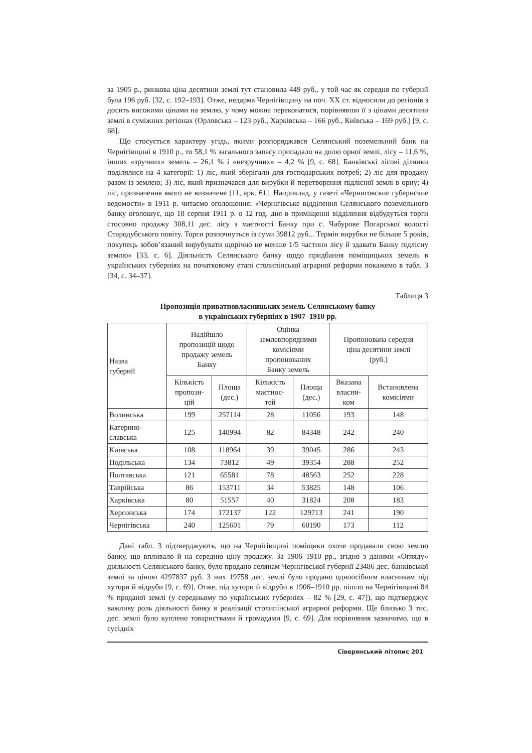за 1905 р., ринкова ціна десятини землі тут становила 449 руб., у той час як середня по губернії була 196 руб. [32, с. 192–193]. Отже, недарма Чернігівщину на поч. ХХ ст. відносили до регіонів з досить високими цінами на землю, у чому можна переконатися, порівнявши її з цінами десятини землі в суміжних регіонах (Орловська – 123 руб., Харківська – 166 руб., Київська – 169 руб.) [9, с. 68].
Що стосується характеру угідь, якими розпоряджався Селянський поземельний банк на Чернігівщині в 1910 р., то 58,1 % загального запасу припадало на долю орної землі, лісу – 11,6 %, інших «зручних» земель – 26,1 % і «незручних» – 4,2 % [9, с. 68]. Банківські лісові ділянки поділялися на 4 категорії: 1) ліс, який зберігали для господарських потреб; 2) ліс для продажу разом із землею; 3) ліс, який призначався для вирубки й перетворення підлісної землі в орну; 4) ліс, призначення якого не визначене [11, арк. 61]. Наприклад, у газеті «Черниговские губернские ведомости» в 1911 р. читаємо оголошення: «Чернігівське відділення Селянського поземельного банку оголошує, що 18 серпня 1911 р. о 12 год. дня в приміщенні відділення відбудуться торги стосовно продажу 308,11 дес. лісу з маєтності Банку при с. Чабурове Погарської волості Стародубського повіту. Торги розпочнуться із суми 39812 руб... Термін вирубки не більше 5 років, покупець зобов’язаний вирубувати щорічно не менше 1/5 частини лісу й здавати Банку підлісну землю» [33, с. 6]. Діяльність Селянського банку щодо придбання поміщицьких земель в українських губерніях на початковому етапі столипінської аграрної реформи покажемо в табл. 3 [34, с. 34–37].
Таблиця 3
Пропозиція приватновласницьких земель Селянському банку
в українських губерніях в 1907–1910 рр.
| Назва губернії | Надійшло пропозицій щодо продажу земель Банку | | Оцінка землевпорядними комісіями пропонованих Банку земель | | Пропонована середня ціна десятини землі (руб.) | |
| --- | --- | --- | --- | --- | --- | --- |
| | Кількість пропози- цій | Площа (дес.) | Кількість маєтнос- тей | Площа (дес.) | Вказана власни- ком | Встановлена комісіями |
| Волинська | 199 | 257114 | 28 | 11056 | 193 | 148 |
| Катерино- славська | 125 | 140994 | 82 | 84348 | 242 | 240 |
| Київська | 108 | 118964 | 39 | 39045 | 286 | 243 |
| Подільська | 134 | 73812 | 49 | 39354 | 288 | 252 |
| Полтавська | 121 | 65581 | 78 | 48563 | 252 | 228 |
| Таврійська | 86 | 153711 | 34 | 53825 | 148 | 106 |
| Харківська | 80 | 51557 | 40 | 31824 | 208 | 183 |
| Херсонська | 174 | 172137 | 122 | 129713 | 241 | 190 |
| Чернігівська | 240 | 125601 | 79 | 60190 | 173 | 112 |
Дані табл. 3 підтверджують, що на Чернігівщині поміщики охоче продавали свою землю банку, що впливало й на середню ціну продажу. За 1906–1910 рр., згідно з даними «Огляду» діяльності Селянського банку, було продано селянам Чернігівської губернії 23486 дес. банківської землі за ціною 4297837 руб. З них 19758 дес. землі було продано одноосібним власникам під хутори й відруби [9, с. 69]. Отже, під хутори й відруби в 1906–1910 рр. пішло на Чернігівщині 84 % проданої землі (у середньому по українських губерніях – 82 % [29, с. 47]), що підтверджує важливу роль діяльності банку в реалізації столипінської аграрної реформи. Ще близько 3 тис. дес. землі було куплено товариствами й громадами [9, с. 69]. Для порівняння зазначимо, що в сусідніх
Сіверянський літопис 201